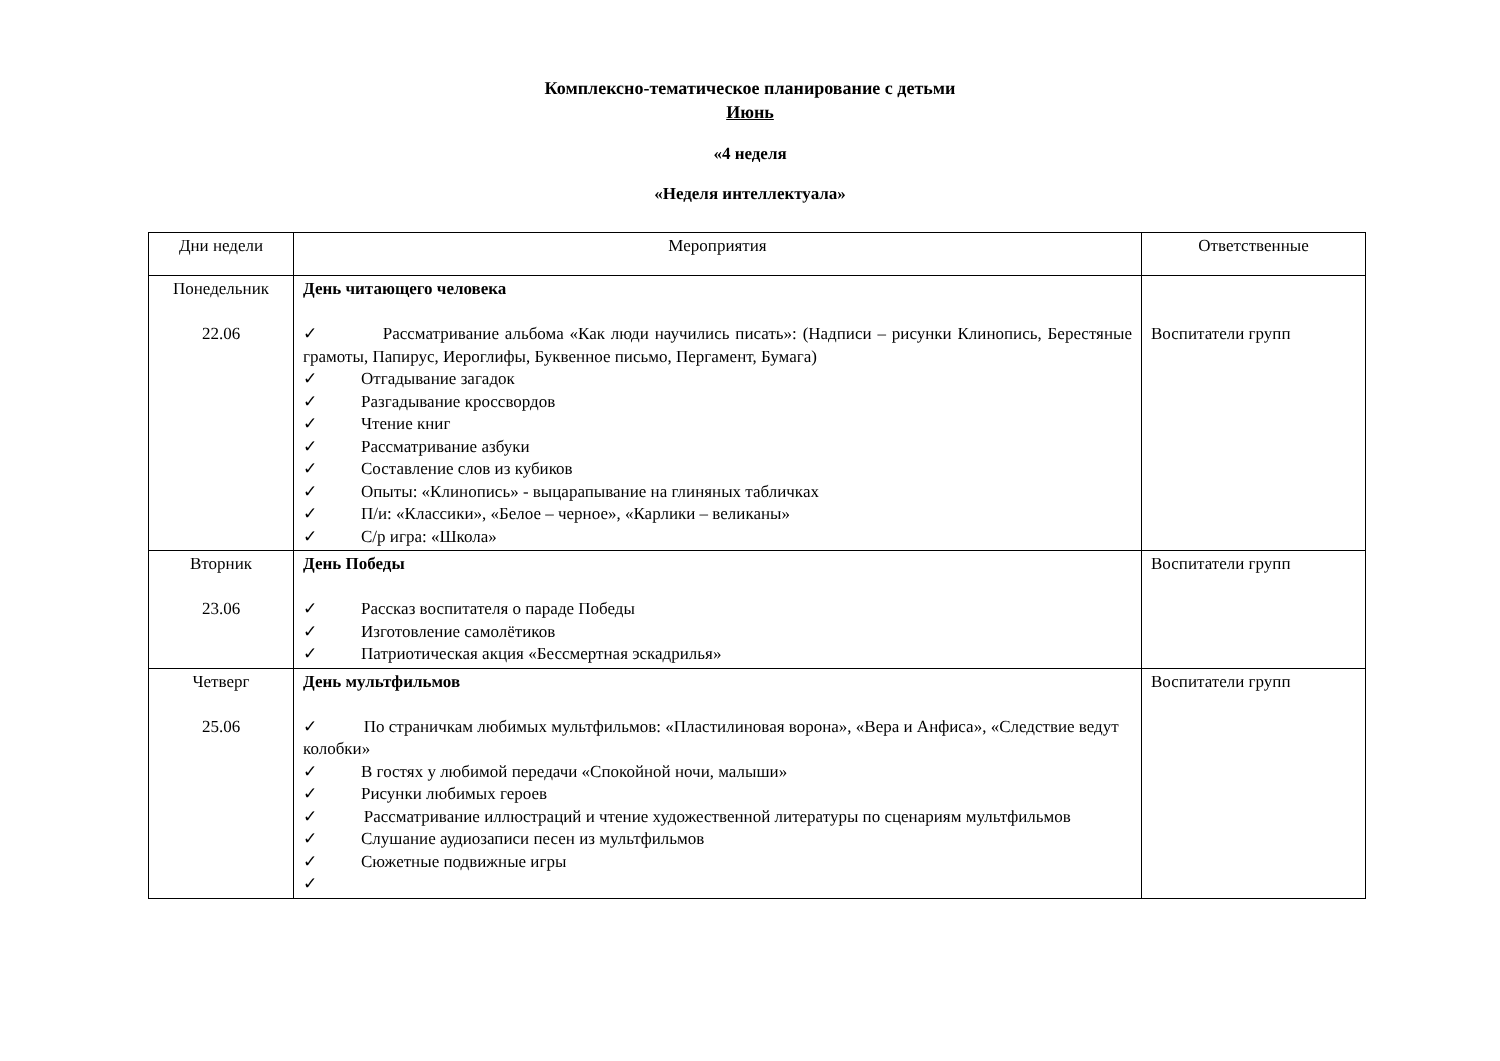Комплексно-тематическое планирование с детьми
Июнь
«4 неделя
«Неделя интеллектуала»
| Дни недели | Мероприятия | Ответственные |
| --- | --- | --- |
| Понедельник 22.06 | День читающего человека ✓ Рассматривание альбома «Как люди научились писать»: (Надписи – рисунки Клинопись, Берестяные грамоты, Папирус, Иероглифы, Буквенное письмо, Пергамент, Бумага) ✓ Отгадывание загадок ✓ Разгадывание кроссвордов ✓ Чтение книг ✓ Рассматривание азбуки ✓ Составление слов из кубиков ✓ Опыты: «Клинопись» - выцарапывание на глиняных табличках ✓ П/и: «Классики», «Белое – черное», «Карлики – великаны» ✓ С/р игра: «Школа» | Воспитатели групп |
| Вторник 23.06 | День Победы ✓ Рассказ воспитателя о параде Победы ✓ Изготовление самолётиков ✓ Патриотическая акция «Бессмертная эскадрилья» | Воспитатели групп |
| Четверг 25.06 | День мультфильмов ✓ По страничкам любимых мультфильмов: «Пластилиновая ворона», «Вера и Анфиса», «Следствие ведут колобки» ✓ В гостях у любимой передачи «Спокойной ночи, малыши» ✓ Рисунки любимых героев ✓ Рассматривание иллюстраций и чтение художественной литературы по сценариям мультфильмов ✓ Слушание аудиозаписи песен из мультфильмов ✓ Сюжетные подвижные игры ✓ | Воспитатели групп |